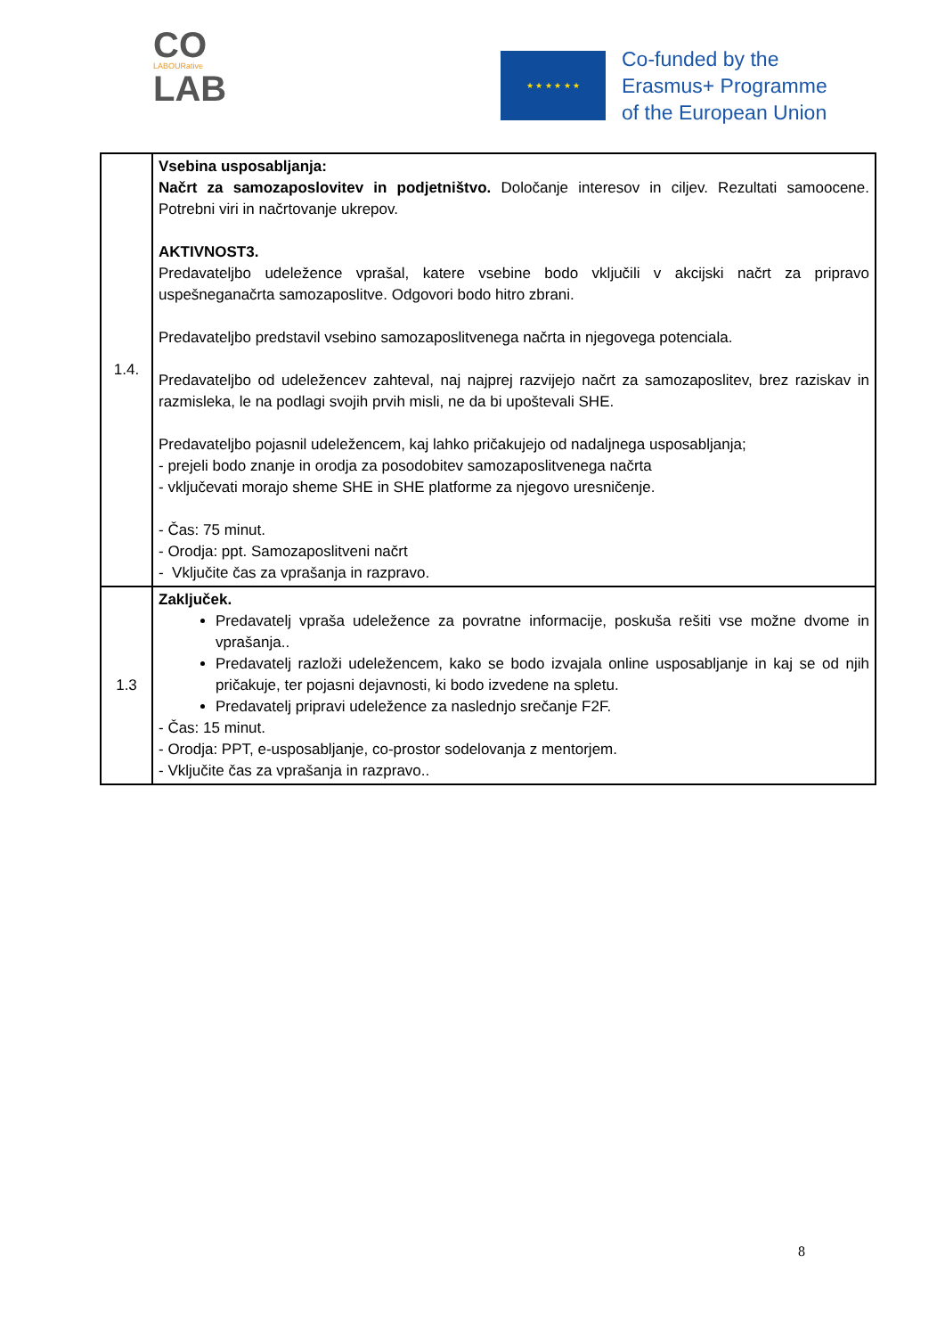CO
LABOURative
LAB
★ ★ ★ ★ ★ ★
Co-funded by the
Erasmus+ Programme
of the European Union
| 1.4. | Vsebina usposabljanja: Načrt za samozaposlovitev in podjetništvo. Določanje interesov in ciljev. Rezultati samoocene. Potrebni viri in načrtovanje ukrepov. AKTIVNOST3. Predavateljbo udeležence vprašal, katere vsebine bodo vključili v akcijski načrt za pripravo uspešneganačrta samozaposlitve. Odgovori bodo hitro zbrani. Predavateljbo predstavil vsebino samozaposlitvenega načrta in njegovega potenciala. Predavateljbo od udeležencev zahteval, naj najprej razvijejo načrt za samozaposlitev, brez raziskav in razmisleka, le na podlagi svojih prvih misli, ne da bi upoštevali SHE. Predavateljbo pojasnil udeležencem, kaj lahko pričakujejo od nadaljnega usposabljanja; - prejeli bodo znanje in orodja za posodobitev samozaposlitvenega načrta - vključevati morajo sheme SHE in SHE platforme za njegovo uresničenje. - Čas: 75 minut. - Orodja: ppt. Samozaposlitveni načrt - Vključite čas za vprašanja in razpravo. |
| 1.3 | Zaključek. Predavatelj vpraša udeležence za povratne informacije, poskuša rešiti vse možne dvome in vprašanja.. Predavatelj razloži udeležencem, kako se bodo izvajala online usposabljanje in kaj se od njih pričakuje, ter pojasni dejavnosti, ki bodo izvedene na spletu. Predavatelj pripravi udeležence za naslednjo srečanje F2F. - Čas: 15 minut. - Orodja: PPT, e-usposabljanje, co-prostor sodelovanja z mentorjem. - Vključite čas za vprašanja in razpravo.. |
8